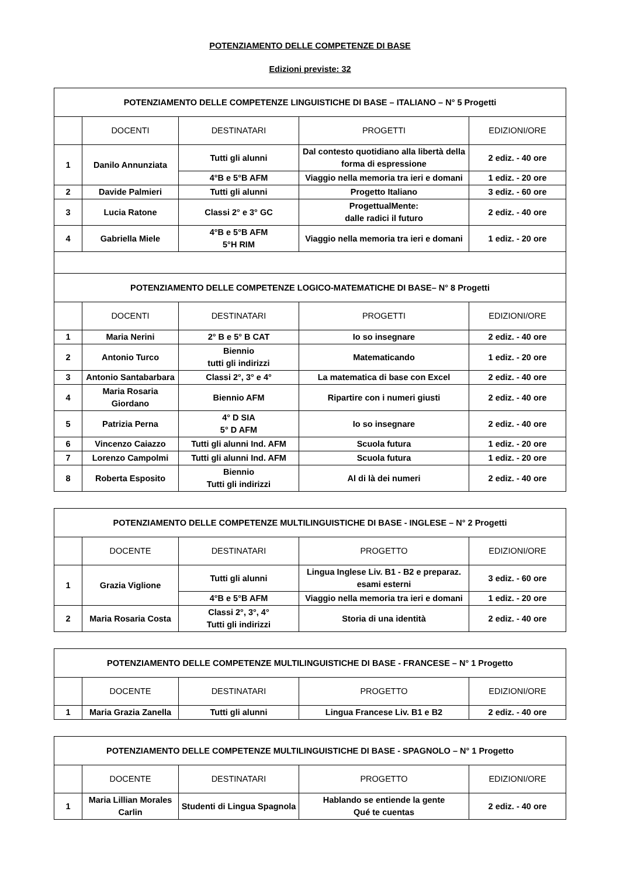POTENZIAMENTO DELLE COMPETENZE DI BASE
Edizioni previste: 32
| POTENZIAMENTO DELLE COMPETENZE LINGUISTICHE DI BASE – ITALIANO – N° 5 Progetti | | | | |
| --- | --- | --- | --- | --- |
| | DOCENTI | DESTINATARI | PROGETTI | EDIZIONI/ORE |
| 1 | Danilo Annunziata | Tutti gli alunni | Dal contesto quotidiano alla libertà della forma di espressione | 2 ediz. - 40 ore |
| | | 4°B e 5°B AFM | Viaggio nella memoria tra ieri e domani | 1 ediz. - 20 ore |
| 2 | Davide Palmieri | Tutti gli alunni | Progetto Italiano | 3 ediz. - 60 ore |
| 3 | Lucia Ratone | Classi 2° e 3° GC | ProgettualMente: dalle radici il futuro | 2 ediz. - 40 ore |
| 4 | Gabriella Miele | 4°B e 5°B AFM 5°H RIM | Viaggio nella memoria tra ieri e domani | 1 ediz. - 20 ore |
| POTENZIAMENTO DELLE COMPETENZE LOGICO-MATEMATICHE DI BASE– N° 8 Progetti | | | | |
| | DOCENTI | DESTINATARI | PROGETTI | EDIZIONI/ORE |
| 1 | Maria Nerini | 2° B e 5° B CAT | Io so insegnare | 2 ediz. - 40 ore |
| 2 | Antonio Turco | Biennio tutti gli indirizzi | Matematicando | 1 ediz. - 20 ore |
| 3 | Antonio Santabarbara | Classi 2°, 3° e 4° | La matematica di base con Excel | 2 ediz. - 40 ore |
| 4 | Maria Rosaria Giordano | Biennio AFM | Ripartire con i numeri giusti | 2 ediz. - 40 ore |
| 5 | Patrizia Perna | 4° D SIA 5° D AFM | Io so insegnare | 2 ediz. - 40 ore |
| 6 | Vincenzo Caiazzo | Tutti gli alunni Ind. AFM | Scuola futura | 1 ediz. - 20 ore |
| 7 | Lorenzo Campolmi | Tutti gli alunni Ind. AFM | Scuola futura | 1 ediz. - 20 ore |
| 8 | Roberta Esposito | Biennio Tutti gli indirizzi | Al di là dei numeri | 2 ediz. - 40 ore |
| POTENZIAMENTO DELLE COMPETENZE MULTILINGUISTICHE DI BASE - INGLESE – N° 2 Progetti | | | | |
| --- | --- | --- | --- | --- |
| | DOCENTE | DESTINATARI | PROGETTO | EDIZIONI/ORE |
| 1 | Grazia Viglione | Tutti gli alunni | Lingua Inglese Liv. B1 - B2 e preparaz. esami esterni | 3 ediz. - 60 ore |
| | | 4°B e 5°B AFM | Viaggio nella memoria tra ieri e domani | 1 ediz. - 20 ore |
| 2 | Maria Rosaria Costa | Classi 2°, 3°, 4° Tutti gli indirizzi | Storia di una identità | 2 ediz. - 40 ore |
| POTENZIAMENTO DELLE COMPETENZE MULTILINGUISTICHE DI BASE - FRANCESE – N° 1 Progetto | | | | |
| --- | --- | --- | --- | --- |
| | DOCENTE | DESTINATARI | PROGETTO | EDIZIONI/ORE |
| 1 | Maria Grazia Zanella | Tutti gli alunni | Lingua Francese Liv. B1 e B2 | 2 ediz. - 40 ore |
| POTENZIAMENTO DELLE COMPETENZE MULTILINGUISTICHE DI BASE - SPAGNOLO – N° 1 Progetto | | | | |
| --- | --- | --- | --- | --- |
| | DOCENTE | DESTINATARI | PROGETTO | EDIZIONI/ORE |
| 1 | Maria Lillian Morales Carlin | Studenti di Lingua Spagnola | Hablando se entiende la gente Qué te cuentas | 2 ediz. - 40 ore |